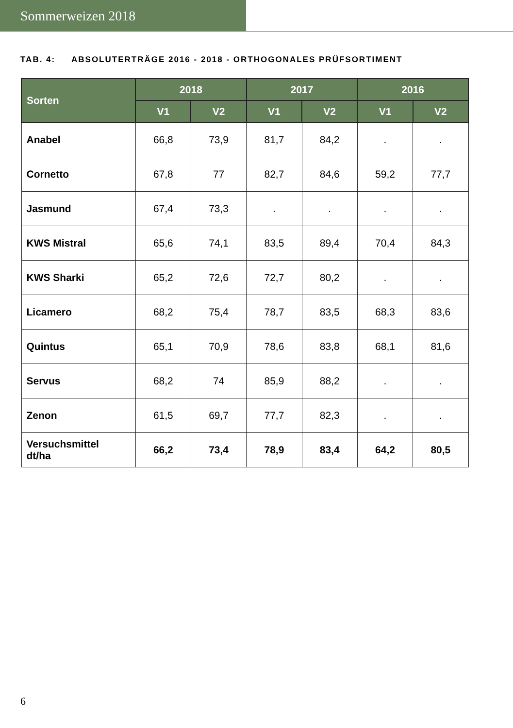Sommerweizen 2018
TAB. 4: ABSOLUTERTRÄGE 2016 - 2018 - ORTHOGONALES PRÜFSORTIMENT
| Sorten | 2018 | | 2017 | | 2016 | |
| --- | --- | --- | --- | --- | --- | --- |
| | V1 | V2 | V1 | V2 | V1 | V2 |
| Anabel | 66,8 | 73,9 | 81,7 | 84,2 | . | . |
| Cornetto | 67,8 | 77 | 82,7 | 84,6 | 59,2 | 77,7 |
| Jasmund | 67,4 | 73,3 | . | . | . | . |
| KWS Mistral | 65,6 | 74,1 | 83,5 | 89,4 | 70,4 | 84,3 |
| KWS Sharki | 65,2 | 72,6 | 72,7 | 80,2 | . | . |
| Licamero | 68,2 | 75,4 | 78,7 | 83,5 | 68,3 | 83,6 |
| Quintus | 65,1 | 70,9 | 78,6 | 83,8 | 68,1 | 81,6 |
| Servus | 68,2 | 74 | 85,9 | 88,2 | . | . |
| Zenon | 61,5 | 69,7 | 77,7 | 82,3 | . | . |
| Versuchsmittel dt/ha | 66,2 | 73,4 | 78,9 | 83,4 | 64,2 | 80,5 |
6